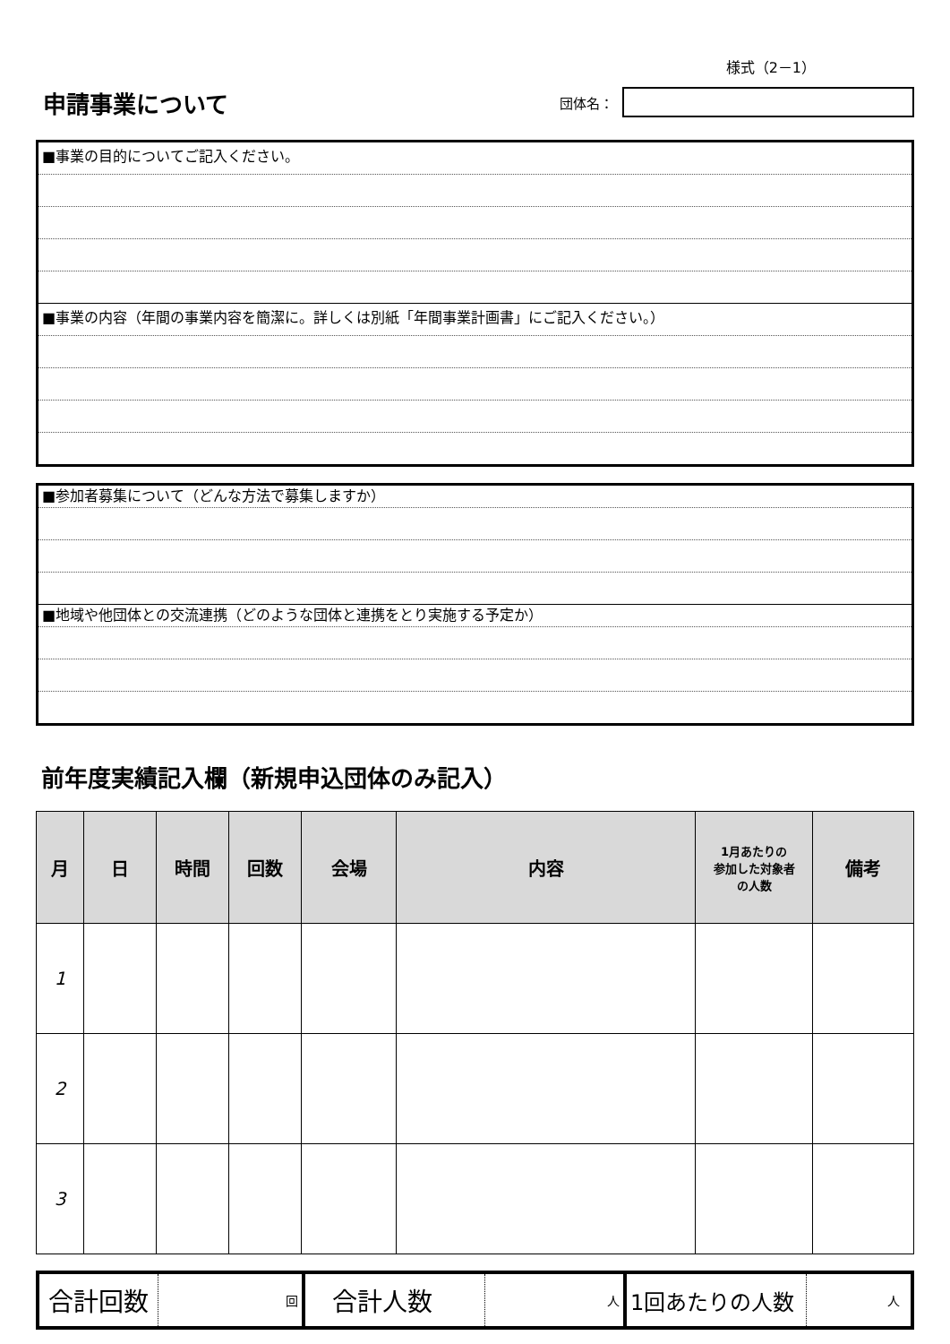様式（2－1）
申請事業について
団体名：
■事業の目的についてご記入ください。
■事業の内容（年間の事業内容を簡潔に。詳しくは別紙「年間事業計画書」にご記入ください。）
■参加者募集について（どんな方法で募集しますか）
■地域や他団体との交流連携（どのような団体と連携をとり実施する予定か）
前年度実績記入欄（新規申込団体のみ記入）
| 月 | 日 | 時間 | 回数 | 会場 | 内容 | 1月あたりの 参加した対象者 の人数 | 備考 |
| --- | --- | --- | --- | --- | --- | --- | --- |
| 1 | | | | | | | |
| 2 | | | | | | | |
| 3 | | | | | | | |
合計回数
回
合計人数
人
1回あたりの人数
人